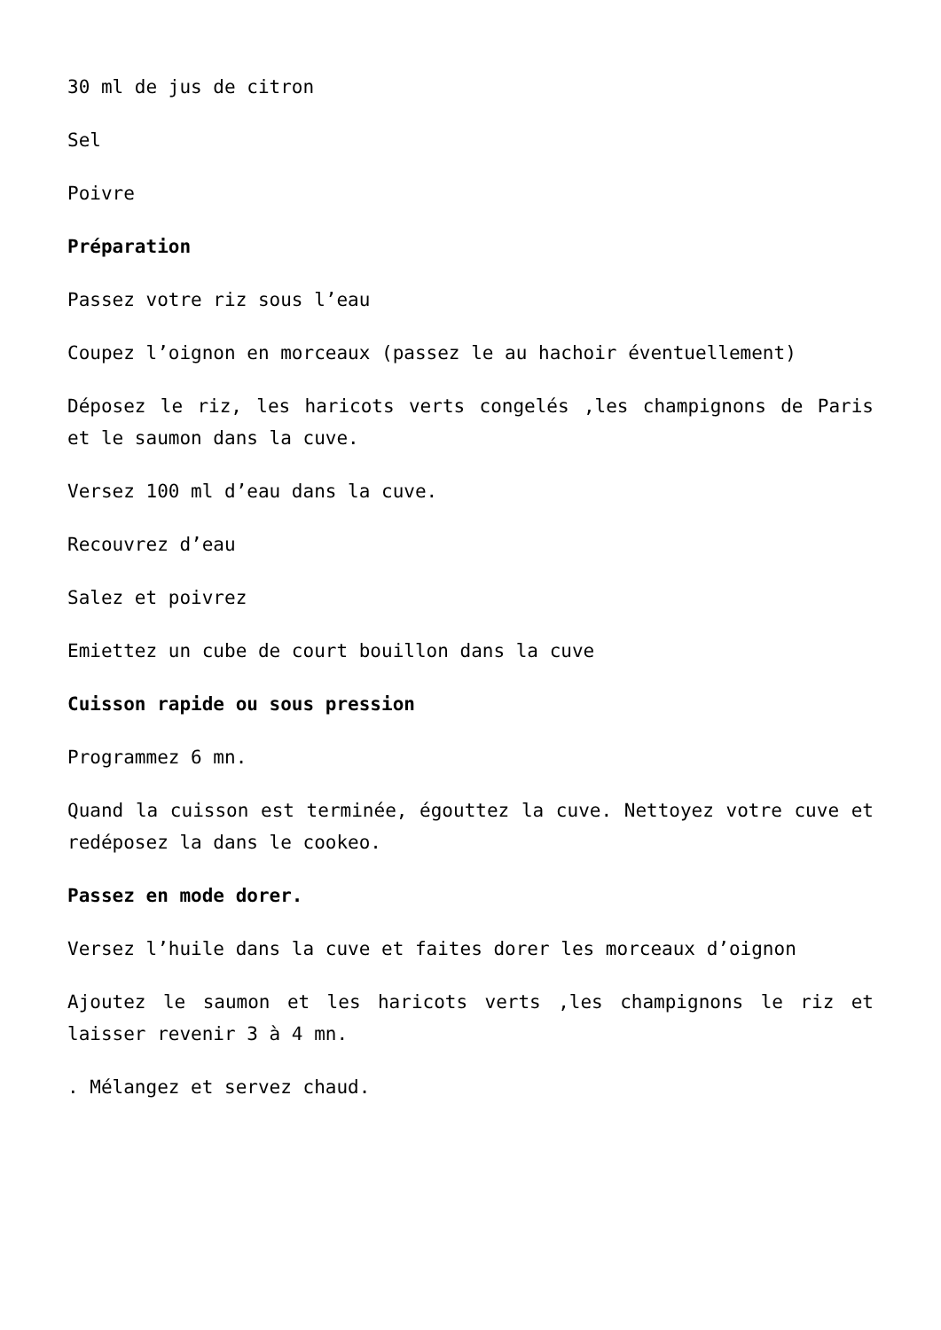30 ml de jus de citron
Sel
Poivre
Préparation
Passez votre riz sous l’eau
Coupez l’oignon en morceaux (passez le au hachoir éventuellement)
Déposez le riz, les haricots verts congelés ,les champignons de Paris et le saumon dans la cuve.
Versez 100 ml d’eau dans la cuve.
Recouvrez d’eau
Salez et poivrez
Emiettez un cube de court bouillon dans la cuve
Cuisson rapide ou sous pression
Programmez 6 mn.
Quand la cuisson est terminée, égouttez la cuve. Nettoyez votre cuve et redéposez la dans le cookeo.
Passez en mode dorer.
Versez l’huile dans la cuve et faites dorer les morceaux d’oignon
Ajoutez le saumon et les haricots verts ,les champignons le riz et laisser revenir 3 à 4 mn.
. Mélangez et servez chaud.